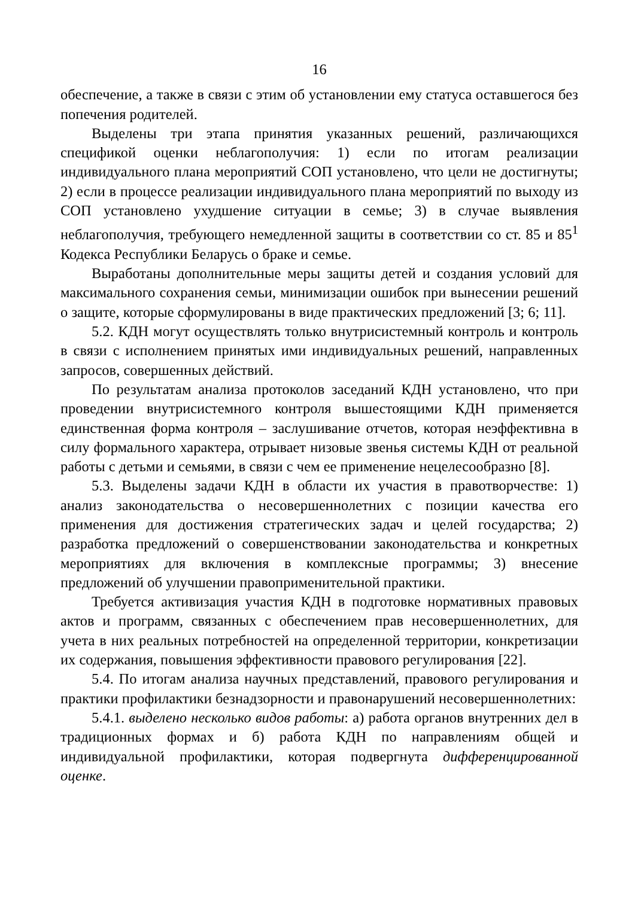16
обеспечение, а также в связи с этим об установлении ему статуса оставшегося без попечения родителей.
Выделены три этапа принятия указанных решений, различающихся спецификой оценки неблагополучия: 1) если по итогам реализации индивидуального плана мероприятий СОП установлено, что цели не достигнуты; 2) если в процессе реализации индивидуального плана мероприятий по выходу из СОП установлено ухудшение ситуации в семье; 3) в случае выявления неблагополучия, требующего немедленной защиты в соответствии со ст. 85 и 85<sup>1</sup> Кодекса Республики Беларусь о браке и семье.
Выработаны дополнительные меры защиты детей и создания условий для максимального сохранения семьи, минимизации ошибок при вынесении решений о защите, которые сформулированы в виде практических предложений [3; 6; 11].
5.2. КДН могут осуществлять только внутрисистемный контроль и контроль в связи с исполнением принятых ими индивидуальных решений, направленных запросов, совершенных действий.
По результатам анализа протоколов заседаний КДН установлено, что при проведении внутрисистемного контроля вышестоящими КДН применяется единственная форма контроля – заслушивание отчетов, которая неэффективна в силу формального характера, отрывает низовые звенья системы КДН от реальной работы с детьми и семьями, в связи с чем ее применение нецелесообразно [8].
5.3. Выделены задачи КДН в области их участия в правотворчестве: 1) анализ законодательства о несовершеннолетних с позиции качества его применения для достижения стратегических задач и целей государства; 2) разработка предложений о совершенствовании законодательства и конкретных мероприятиях для включения в комплексные программы; 3) внесение предложений об улучшении правоприменительной практики.
Требуется активизация участия КДН в подготовке нормативных правовых актов и программ, связанных с обеспечением прав несовершеннолетних, для учета в них реальных потребностей на определенной территории, конкретизации их содержания, повышения эффективности правового регулирования [22].
5.4. По итогам анализа научных представлений, правового регулирования и практики профилактики безнадзорности и правонарушений несовершеннолетних:
5.4.1. выделено несколько видов работы: а) работа органов внутренних дел в традиционных формах и б) работа КДН по направлениям общей и индивидуальной профилактики, которая подвергнута дифференцированной оценке.